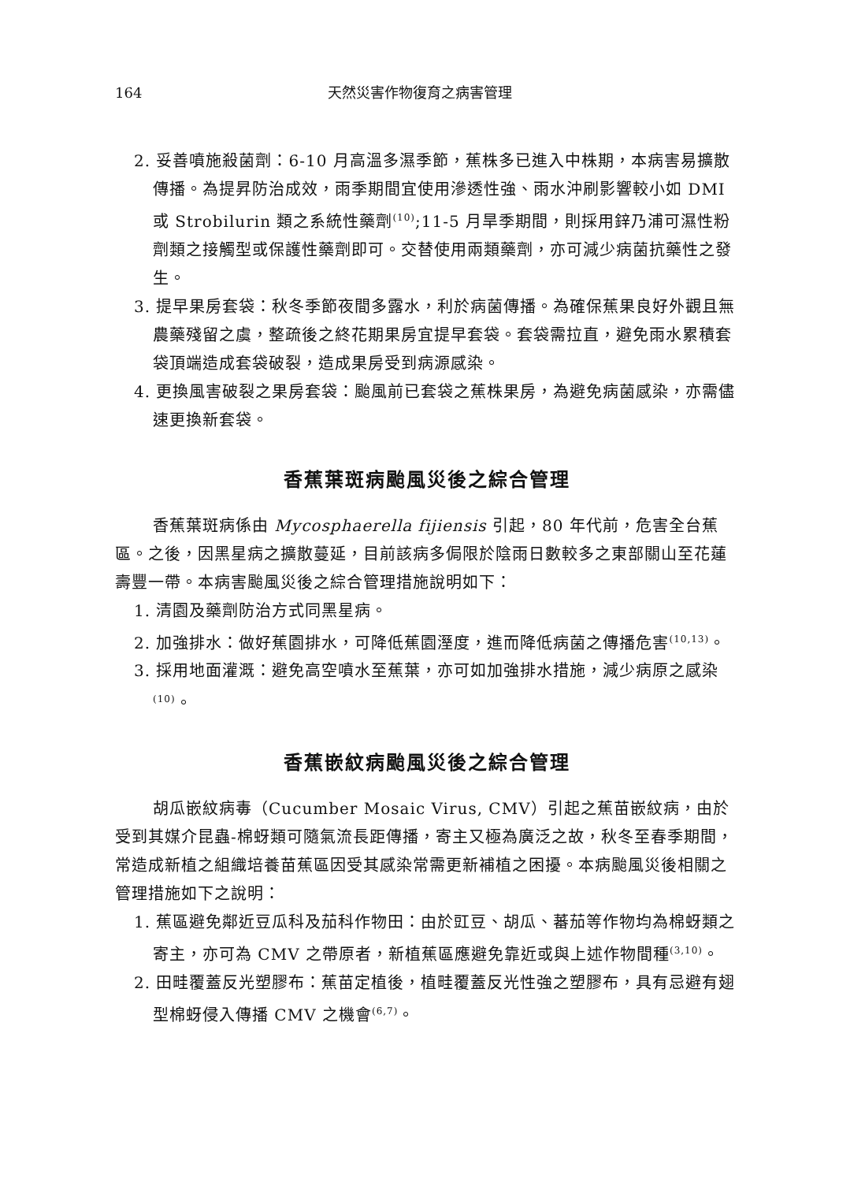164 天然災害作物復育之病害管理
2. 妥善噴施殺菌劑：6-10 月高溫多濕季節，蕉株多已進入中株期，本病害易擴散傳播。為提昇防治成效，雨季期間宜使用滲透性強、雨水沖刷影響較小如 DMI 或 Strobilurin 類之系統性藥劑<sup>(10)</sup>;11-5 月旱季期間，則採用鋅乃浦可濕性粉劑類之接觸型或保護性藥劑即可。交替使用兩類藥劑，亦可減少病菌抗藥性之發生。
3. 提早果房套袋：秋冬季節夜間多露水，利於病菌傳播。為確保蕉果良好外觀且無農藥殘留之虞，整疏後之終花期果房宜提早套袋。套袋需拉直，避免雨水累積套袋頂端造成套袋破裂，造成果房受到病源感染。
4. 更換風害破裂之果房套袋：颱風前已套袋之蕉株果房，為避免病菌感染，亦需儘速更換新套袋。
香蕉葉斑病颱風災後之綜合管理
香蕉葉斑病係由 Mycosphaerella fijiensis 引起，80 年代前，危害全台蕉區。之後，因黑星病之擴散蔓延，目前該病多侷限於陰雨日數較多之東部關山至花蓮壽豐一帶。本病害颱風災後之綜合管理措施說明如下：
1. 清園及藥劑防治方式同黑星病。
2. 加強排水：做好蕉園排水，可降低蕉園溼度，進而降低病菌之傳播危害<sup>(10,13)</sup>。
3. 採用地面灌溉：避免高空噴水至蕉葉，亦可如加強排水措施，減少病原之感染<sup>(10)</sup>。
香蕉嵌紋病颱風災後之綜合管理
胡瓜嵌紋病毒（Cucumber Mosaic Virus, CMV）引起之蕉苗嵌紋病，由於受到其媒介昆蟲-棉蚜類可隨氣流長距傳播，寄主又極為廣泛之故，秋冬至春季期間，常造成新植之組織培養苗蕉區因受其感染常需更新補植之困擾。本病颱風災後相關之管理措施如下之說明：
1. 蕉區避免鄰近豆瓜科及茄科作物田：由於豇豆、胡瓜、蕃茄等作物均為棉蚜類之寄主，亦可為 CMV 之帶原者，新植蕉區應避免靠近或與上述作物間種<sup>(3,10)</sup>。
2. 田畦覆蓋反光塑膠布：蕉苗定植後，植畦覆蓋反光性強之塑膠布，具有忌避有翅型棉蚜侵入傳播 CMV 之機會<sup>(6,7)</sup>。